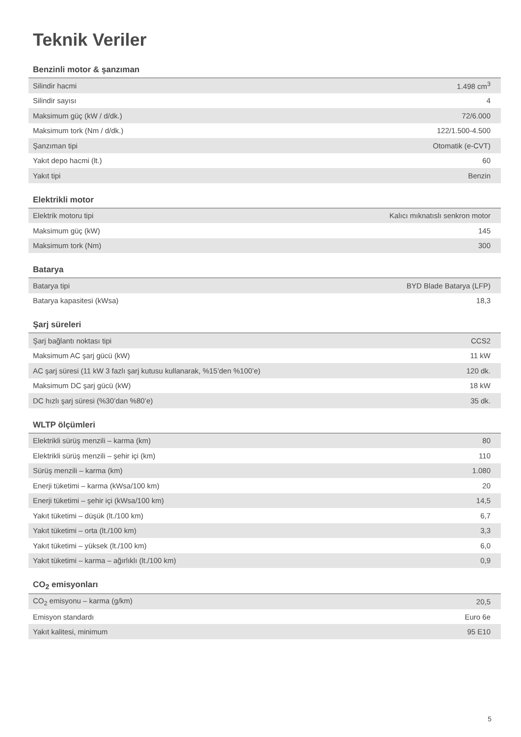Teknik Veriler
Benzinli motor & şanzıman
| Silindir hacmi | 1.498 cm<sup>3</sup> |
| Silindir sayısı | 4 |
| Maksimum güç (kW / d/dk.) | 72/6.000 |
| Maksimum tork (Nm / d/dk.) | 122/1.500-4.500 |
| Şanzıman tipi | Otomatik (e-CVT) |
| Yakıt depo hacmi (lt.) | 60 |
| Yakıt tipi | Benzin |
Elektrikli motor
| Elektrik motoru tipi | Kalıcı mıknatıslı senkron motor |
| Maksimum güç (kW) | 145 |
| Maksimum tork (Nm) | 300 |
Batarya
| Batarya tipi | BYD Blade Batarya (LFP) |
| Batarya kapasitesi (kWsa) | 18,3 |
Şarj süreleri
| Şarj bağlantı noktası tipi | CCS2 |
| Maksimum AC şarj gücü (kW) | 11 kW |
| AC şarj süresi (11 kW 3 fazlı şarj kutusu kullanarak, %15’den %100’e) | 120 dk. |
| Maksimum DC şarj gücü (kW) | 18 kW |
| DC hızlı şarj süresi (%30’dan %80’e) | 35 dk. |
WLTP ölçümleri
| Elektrikli sürüş menzili – karma (km) | 80 |
| Elektrikli sürüş menzili – şehir içi (km) | 110 |
| Sürüş menzili – karma (km) | 1.080 |
| Enerji tüketimi – karma (kWsa/100 km) | 20 |
| Enerji tüketimi – şehir içi (kWsa/100 km) | 14,5 |
| Yakıt tüketimi – düşük (lt./100 km) | 6,7 |
| Yakıt tüketimi – orta (lt./100 km) | 3,3 |
| Yakıt tüketimi – yüksek (lt./100 km) | 6,0 |
| Yakıt tüketimi – karma – ağırlıklı (lt./100 km) | 0,9 |
CO<sub>2</sub> emisyonları
| CO<sub>2</sub> emisyonu – karma (g/km) | 20,5 |
| Emisyon standardı | Euro 6e |
| Yakıt kalitesi, minimum | 95 E10 |
5